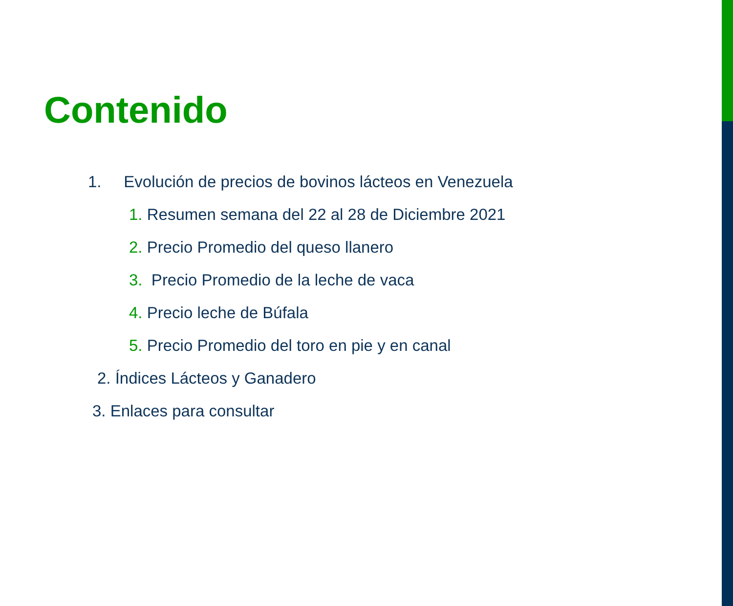Contenido
1. Evolución de precios de bovinos lácteos en Venezuela
1. Resumen semana del 22 al 28 de Diciembre 2021
2. Precio Promedio del queso llanero
3. Precio Promedio de la leche de vaca
4. Precio leche de Búfala
5. Precio Promedio del toro en pie y en canal
2. Índices Lácteos y Ganadero
3. Enlaces para consultar